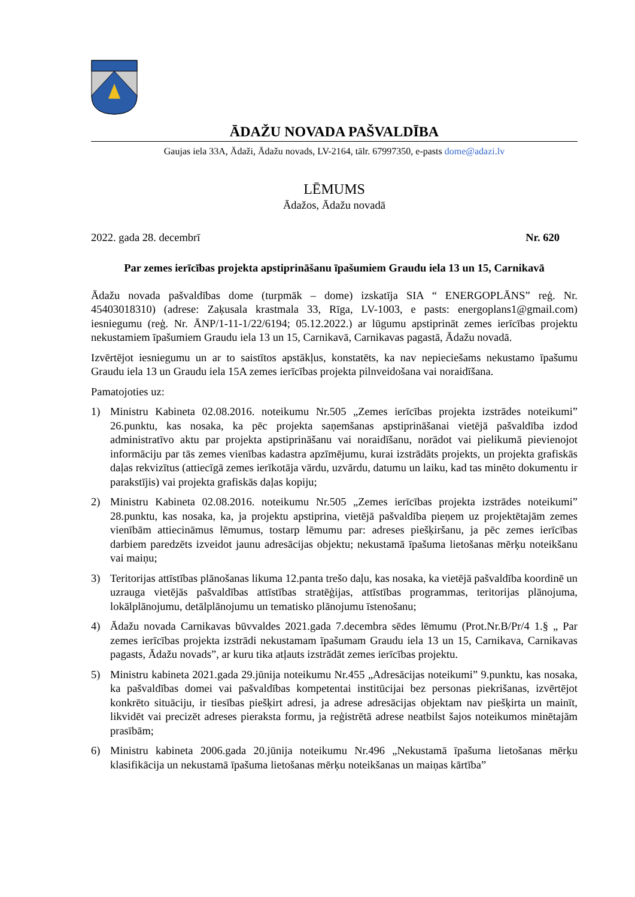ĀDAŽU NOVADA PAŠVALDĪBA
Gaujas iela 33A, Ādaži, Ādažu novads, LV-2164, tālr. 67997350, e-pasts dome@adazi.lv
LĒMUMS
Ādažos, Ādažu novadā
2022. gada 28. decembrī Nr. 620
Par zemes ierīcības projekta apstiprināšanu īpašumiem Graudu iela 13 un 15, Carnikavā
Ādažu novada pašvaldības dome (turpmāk – dome) izskatīja SIA “ ENERGOPLĀNS” reģ. Nr. 45403018310) (adrese: Zaķusala krastmala 33, Rīga, LV-1003, e pasts: energoplans1@gmail.com) iesniegumu (reģ. Nr. ĀNP/1-11-1/22/6194; 05.12.2022.) ar lūgumu apstiprināt zemes ierīcības projektu nekustamiem īpašumiem Graudu iela 13 un 15, Carnikavā, Carnikavas pagastā, Ādažu novadā.
Izvērtējot iesniegumu un ar to saistītos apstākļus, konstatēts, ka nav nepieciešams nekustamo īpašumu Graudu iela 13 un Graudu iela 15A zemes ierīcības projekta pilnveidošana vai noraidīšana.
Pamatojoties uz:
1) Ministru Kabineta 02.08.2016. noteikumu Nr.505 „Zemes ierīcības projekta izstrādes noteikumi” 26.punktu, kas nosaka, ka pēc projekta saņemšanas apstiprināšanai vietējā pašvaldība izdod administratīvo aktu par projekta apstiprināšanu vai noraidīšanu, norādot vai pielikumā pievienojot informāciju par tās zemes vienības kadastra apzīmējumu, kurai izstrādāts projekts, un projekta grafiskās daļas rekvizītus (attiecīgā zemes ierīkotāja vārdu, uzvārdu, datumu un laiku, kad tas minēto dokumentu ir parakstījis) vai projekta grafiskās daļas kopiju;
2) Ministru Kabineta 02.08.2016. noteikumu Nr.505 „Zemes ierīcības projekta izstrādes noteikumi” 28.punktu, kas nosaka, ka, ja projektu apstiprina, vietējā pašvaldība pieņem uz projektētajām zemes vienībām attiecināmus lēmumus, tostarp lēmumu par: adreses piešķiršanu, ja pēc zemes ierīcības darbiem paredzēts izveidot jaunu adresācijas objektu; nekustamā īpašuma lietošanas mērķu noteikšanu vai maiņu;
3) Teritorijas attīstības plānošanas likuma 12.panta trešo daļu, kas nosaka, ka vietējā pašvaldība koordinē un uzrauga vietējās pašvaldības attīstības stratēģijas, attīstības programmas, teritorijas plānojuma, lokālplānojumu, detālplānojumu un tematisko plānojumu īstenošanu;
4) Ādažu novada Carnikavas būvvaldes 2021.gada 7.decembra sēdes lēmumu (Prot.Nr.B/Pr/4 1.§ „ Par zemes ierīcības projekta izstrādi nekustamam īpašumam Graudu iela 13 un 15, Carnikava, Carnikavas pagasts, Ādažu novads”, ar kuru tika atļauts izstrādāt zemes ierīcības projektu.
5) Ministru kabineta 2021.gada 29.jūnija noteikumu Nr.455 „Adresācijas noteikumi” 9.punktu, kas nosaka, ka pašvaldības domei vai pašvaldības kompetentai institūcijai bez personas piekrišanas, izvērtējot konkrēto situāciju, ir tiesības piešķirt adresi, ja adrese adresācijas objektam nav piešķirta un mainīt, likvidēt vai precizēt adreses pieraksta formu, ja reģistrētā adrese neatbilst šajos noteikumos minētajām prasībām;
6) Ministru kabineta 2006.gada 20.jūnija noteikumu Nr.496 „Nekustamā īpašuma lietošanas mērķu klasifikācija un nekustamā īpašuma lietošanas mērķu noteikšanas un maiņas kārtība”